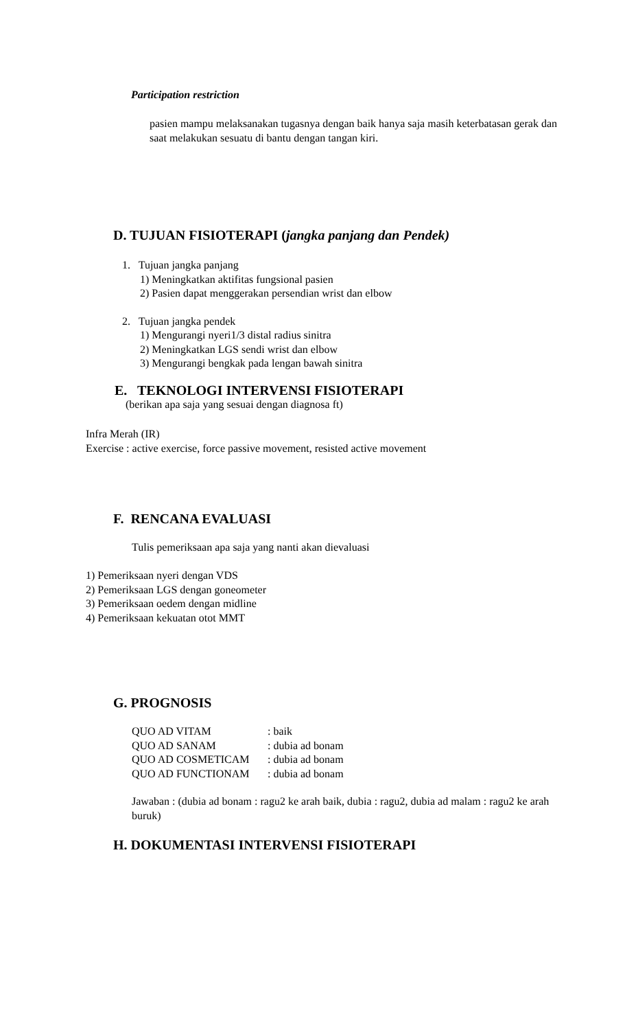Participation restriction
pasien mampu melaksanakan tugasnya dengan baik hanya saja masih keterbatasan gerak dan saat melakukan sesuatu di bantu dengan tangan kiri.
D. TUJUAN FISIOTERAPI (jangka panjang dan Pendek)
1. Tujuan jangka panjang
1) Meningkatkan aktifitas fungsional pasien
2) Pasien dapat menggerakan persendian wrist dan elbow
2. Tujuan jangka pendek
1) Mengurangi nyeri1/3 distal radius sinitra
2) Meningkatkan LGS sendi wrist dan elbow
3) Mengurangi bengkak pada lengan bawah sinitra
E. TEKNOLOGI INTERVENSI FISIOTERAPI
(berikan apa saja yang sesuai dengan diagnosa ft)
Infra Merah (IR)
Exercise : active exercise, force passive movement, resisted active movement
F. RENCANA EVALUASI
Tulis pemeriksaan apa saja yang nanti akan dievaluasi
1) Pemeriksaan nyeri dengan VDS
2) Pemeriksaan LGS dengan goneometer
3) Pemeriksaan oedem dengan midline
4) Pemeriksaan kekuatan otot MMT
G. PROGNOSIS
QUO AD VITAM: baik
QUO AD SANAM: dubia ad bonam
QUO AD COSMETICAM: dubia ad bonam
QUO AD FUNCTIONAM: dubia ad bonam
Jawaban : (dubia ad bonam : ragu2 ke arah baik, dubia : ragu2, dubia ad malam : ragu2 ke arah buruk)
H. DOKUMENTASI INTERVENSI FISIOTERAPI